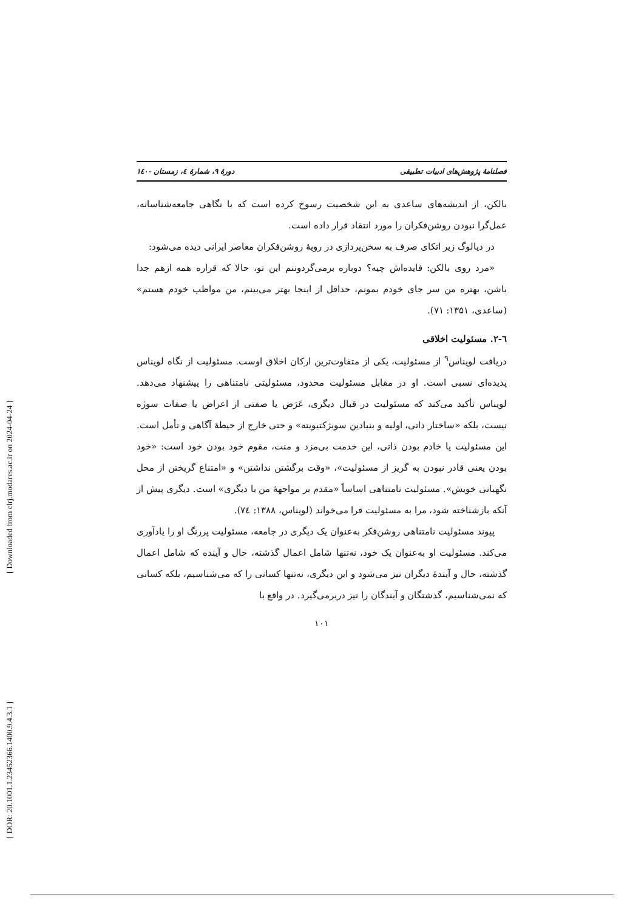[ Downloaded from clrj.modares.ac.ir on 2024-04-24 ]
[ DOR: 20.1001.1.23452366.1400.9.4.3.1 ]
فصلنامهٔ پژوهش‌های ادبیات تطبیقی دورهٔ ۹، شمارهٔ ٤، زمستان ١٤٠٠
بالکن، از اندیشه‌های ساعدی به این شخصیت رسوخ کرده است که با نگاهی جامعه‌شناسانه، عمل‌گرا نبودن روشن‌فکران را مورد انتقاد قرار داده است.
در دیالوگ زیر اتکای صرف به سخن‌پردازی در رویهٔ روشن‌فکران معاصر ایرانی دیده می‌شود:
«مرد روی بالکن: فایده‌اش چیه؟ دوباره برمی‌گردوننم این تو، حالا که قراره همه ازهم جدا باشن، بهتره من سر جای خودم بمونم، حداقل از اینجا بهتر می‌بینم، من مواظب خودم هستم» (ساعدی، ۱۳۵۱: ۷۱).
٦-٢. مسئولیت اخلاقی
دریافت لویناس<sup>۹</sup> از مسئولیت، یکی از متفاوت‌ترین ارکان اخلاق اوست. مسئولیت از نگاه لویناس پدیده‌ای نسبی است. او در مقابل مسئولیت محدود، مسئولیتی نامتناهی را پیشنهاد می‌دهد. لویناس تأکید می‌کند که مسئولیت در قبال دیگری، عَرَض یا صفتی از اعراض یا صفات سوژه نیست، بلکه «ساختار ذاتی، اولیه و بنیادین سوبژکتیویته» و حتی خارج از حیطهٔ آگاهی و تأمل است. این مسئولیت یا خادم بودن ذاتی، این خدمت بی‌مزد و منت، مقوم خود بودن خود است: «خود بودن یعنی قادر نبودن به گریز از مسئولیت»، «وقت برگشتن نداشتن» و «امتناع گریختن از محل نگهبانی خویش». مسئولیت نامتناهی اساساً «مقدم بر مواجههٔ من با دیگری» است. دیگری پیش از آنکه بازشناخته شود، مرا به مسئولیت فرا می‌خواند (لویناس، ۱۳۸۸: ٧٤).
پیوند مسئولیت نامتناهی روشن‌فکر به‌عنوان یک دیگری در جامعه، مسئولیت پررنگ او را یادآوری می‌کند. مسئولیت او به‌عنوان یک خود، نه‌تنها شامل اعمال گذشته، حال و آینده که شامل اعمال گذشته، حال و آیندهٔ دیگران نیز می‌شود و این دیگری، نه‌تنها کسانی را که می‌شناسیم، بلکه کسانی که نمی‌شناسیم، گذشتگان و آیندگان را نیز دربرمی‌گیرد. در واقع با
۱۰۱